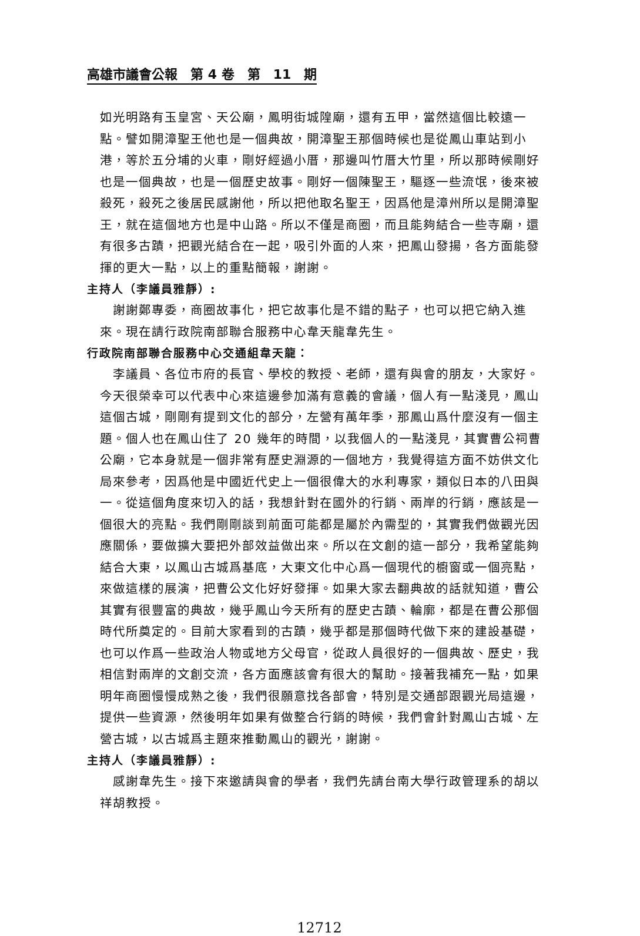高雄市議會公報　第 4 卷　第　11　期
如光明路有玉皇宮、天公廟，鳳明街城隍廟，還有五甲，當然這個比較遠一點。譬如開漳聖王他也是一個典故，開漳聖王那個時候也是從鳳山車站到小港，等於五分埔的火車，剛好經過小厝，那邊叫竹厝大竹里，所以那時候剛好也是一個典故，也是一個歷史故事。剛好一個陳聖王，驅逐一些流氓，後來被殺死，殺死之後居民感謝他，所以把他取名聖王，因爲他是漳州所以是開漳聖王，就在這個地方也是中山路。所以不僅是商圈，而且能夠結合一些寺廟，還有很多古蹟，把觀光結合在一起，吸引外面的人來，把鳳山發揚，各方面能發揮的更大一點，以上的重點簡報，謝謝。
主持人（李議員雅靜）:
謝謝鄭專委，商圈故事化，把它故事化是不錯的點子，也可以把它納入進來。現在請行政院南部聯合服務中心韋天龍韋先生。
行政院南部聯合服務中心交通組韋天龍：
李議員、各位市府的長官、學校的教授、老師，還有與會的朋友，大家好。今天很榮幸可以代表中心來這邊參加滿有意義的會議，個人有一點淺見，鳳山這個古城，剛剛有提到文化的部分，左營有萬年季，那鳳山爲什麼沒有一個主題。個人也在鳳山住了 20 幾年的時間，以我個人的一點淺見，其實曹公祠曹公廟，它本身就是一個非常有歷史淵源的一個地方，我覺得這方面不妨供文化局來參考，因爲他是中國近代史上一個很偉大的水利專家，類似日本的八田與一。從這個角度來切入的話，我想針對在國外的行銷、兩岸的行銷，應該是一個很大的亮點。我們剛剛談到前面可能都是屬於內需型的，其實我們做觀光因應關係，要做擴大要把外部效益做出來。所以在文創的這一部分，我希望能夠結合大東，以鳳山古城爲基底，大東文化中心爲一個現代的櫥窗或一個亮點，來做這樣的展演，把曹公文化好好發揮。如果大家去翻典故的話就知道，曹公其實有很豐富的典故，幾乎鳳山今天所有的歷史古蹟、輪廓，都是在曹公那個時代所奠定的。目前大家看到的古蹟，幾乎都是那個時代做下來的建設基礎，也可以作爲一些政治人物或地方父母官，從政人員很好的一個典故、歷史，我相信對兩岸的文創交流，各方面應該會有很大的幫助。接著我補充一點，如果明年商圈慢慢成熟之後，我們很願意找各部會，特別是交通部跟觀光局這邊，提供一些資源，然後明年如果有做整合行銷的時候，我們會針對鳳山古城、左營古城，以古城爲主題來推動鳳山的觀光，謝謝。
主持人（李議員雅靜）:
感謝韋先生。接下來邀請與會的學者，我們先請台南大學行政管理系的胡以祥胡教授。
12712